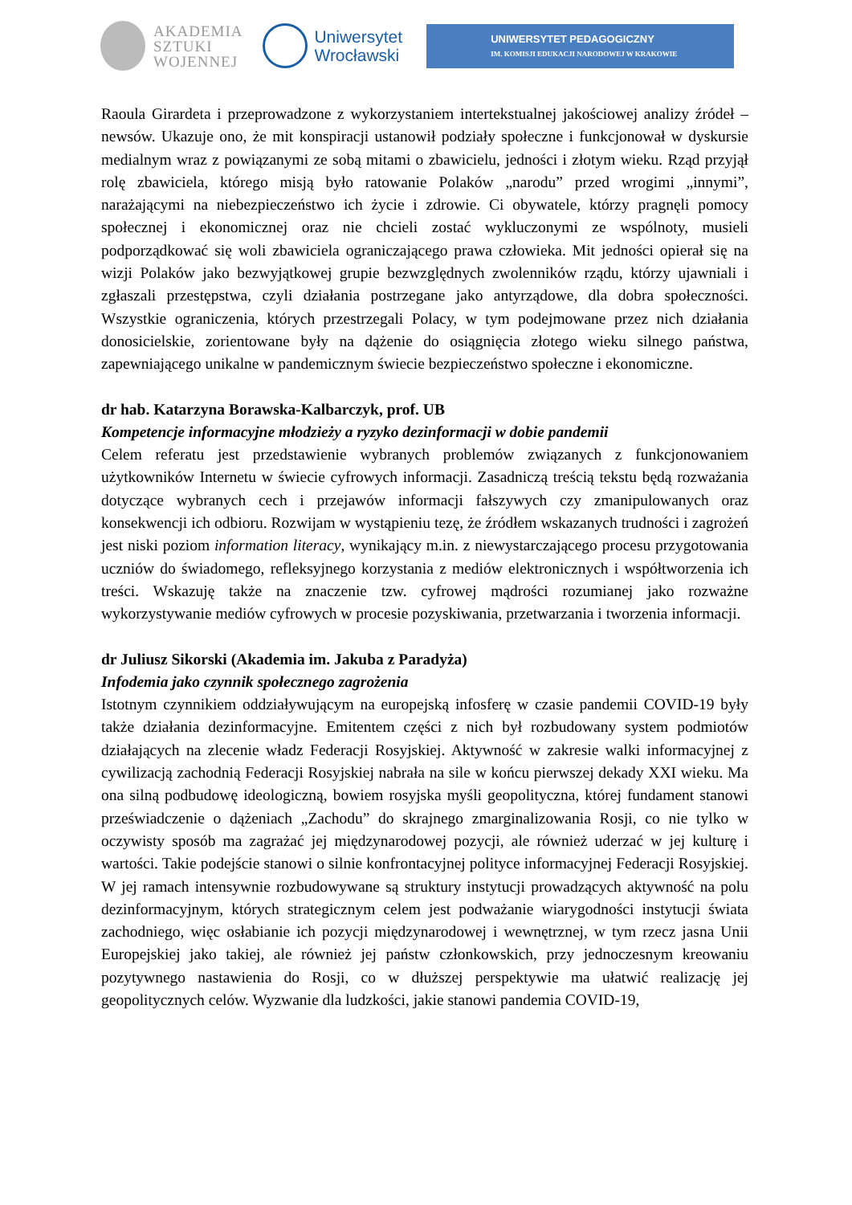AKADEMIA
SZTUKI
WOJENNEJ
Uniwersytet
Wrocławski
UNIWERSYTET PEDAGOGICZNY
IM. KOMISJI EDUKACJI NARODOWEJ W KRAKOWIE
Raoula Girardeta i przeprowadzone z wykorzystaniem intertekstualnej jakościowej analizy źródeł – newsów. Ukazuje ono, że mit konspiracji ustanowił podziały społeczne i funkcjonował w dyskursie medialnym wraz z powiązanymi ze sobą mitami o zbawicielu, jedności i złotym wieku. Rząd przyjął rolę zbawiciela, którego misją było ratowanie Polaków „narodu” przed wrogimi „innymi”, narażającymi na niebezpieczeństwo ich życie i zdrowie. Ci obywatele, którzy pragnęli pomocy społecznej i ekonomicznej oraz nie chcieli zostać wykluczonymi ze wspólnoty, musieli podporządkować się woli zbawiciela ograniczającego prawa człowieka. Mit jedności opierał się na wizji Polaków jako bezwyjątkowej grupie bezwzględnych zwolenników rządu, którzy ujawniali i zgłaszali przestępstwa, czyli działania postrzegane jako antyrządowe, dla dobra społeczności. Wszystkie ograniczenia, których przestrzegali Polacy, w tym podejmowane przez nich działania donosicielskie, zorientowane były na dążenie do osiągnięcia złotego wieku silnego państwa, zapewniającego unikalne w pandemicznym świecie bezpieczeństwo społeczne i ekonomiczne.
dr hab. Katarzyna Borawska-Kalbarczyk, prof. UB
Kompetencje informacyjne młodzieży a ryzyko dezinformacji w dobie pandemii
Celem referatu jest przedstawienie wybranych problemów związanych z funkcjonowaniem użytkowników Internetu w świecie cyfrowych informacji. Zasadniczą treścią tekstu będą rozważania dotyczące wybranych cech i przejawów informacji fałszywych czy zmanipulowanych oraz konsekwencji ich odbioru. Rozwijam w wystąpieniu tezę, że źródłem wskazanych trudności i zagrożeń jest niski poziom information literacy, wynikający m.in. z niewystarczającego procesu przygotowania uczniów do świadomego, refleksyjnego korzystania z mediów elektronicznych i współtworzenia ich treści. Wskazuję także na znaczenie tzw. cyfrowej mądrości rozumianej jako rozważne wykorzystywanie mediów cyfrowych w procesie pozyskiwania, przetwarzania i tworzenia informacji.
dr Juliusz Sikorski (Akademia im. Jakuba z Paradyża)
Infodemia jako czynnik społecznego zagrożenia
Istotnym czynnikiem oddziaływującym na europejską infosferę w czasie pandemii COVID-19 były także działania dezinformacyjne. Emitentem części z nich był rozbudowany system podmiotów działających na zlecenie władz Federacji Rosyjskiej. Aktywność w zakresie walki informacyjnej z cywilizacją zachodnią Federacji Rosyjskiej nabrała na sile w końcu pierwszej dekady XXI wieku. Ma ona silną podbudowę ideologiczną, bowiem rosyjska myśli geopolityczna, której fundament stanowi przeświadczenie o dążeniach „Zachodu” do skrajnego zmarginalizowania Rosji, co nie tylko w oczywisty sposób ma zagrażać jej międzynarodowej pozycji, ale również uderzać w jej kulturę i wartości. Takie podejście stanowi o silnie konfrontacyjnej polityce informacyjnej Federacji Rosyjskiej. W jej ramach intensywnie rozbudowywane są struktury instytucji prowadzących aktywność na polu dezinformacyjnym, których strategicznym celem jest podważanie wiarygodności instytucji świata zachodniego, więc osłabianie ich pozycji międzynarodowej i wewnętrznej, w tym rzecz jasna Unii Europejskiej jako takiej, ale również jej państw członkowskich, przy jednoczesnym kreowaniu pozytywnego nastawienia do Rosji, co w dłuższej perspektywie ma ułatwić realizację jej geopolitycznych celów. Wyzwanie dla ludzkości, jakie stanowi pandemia COVID-19,